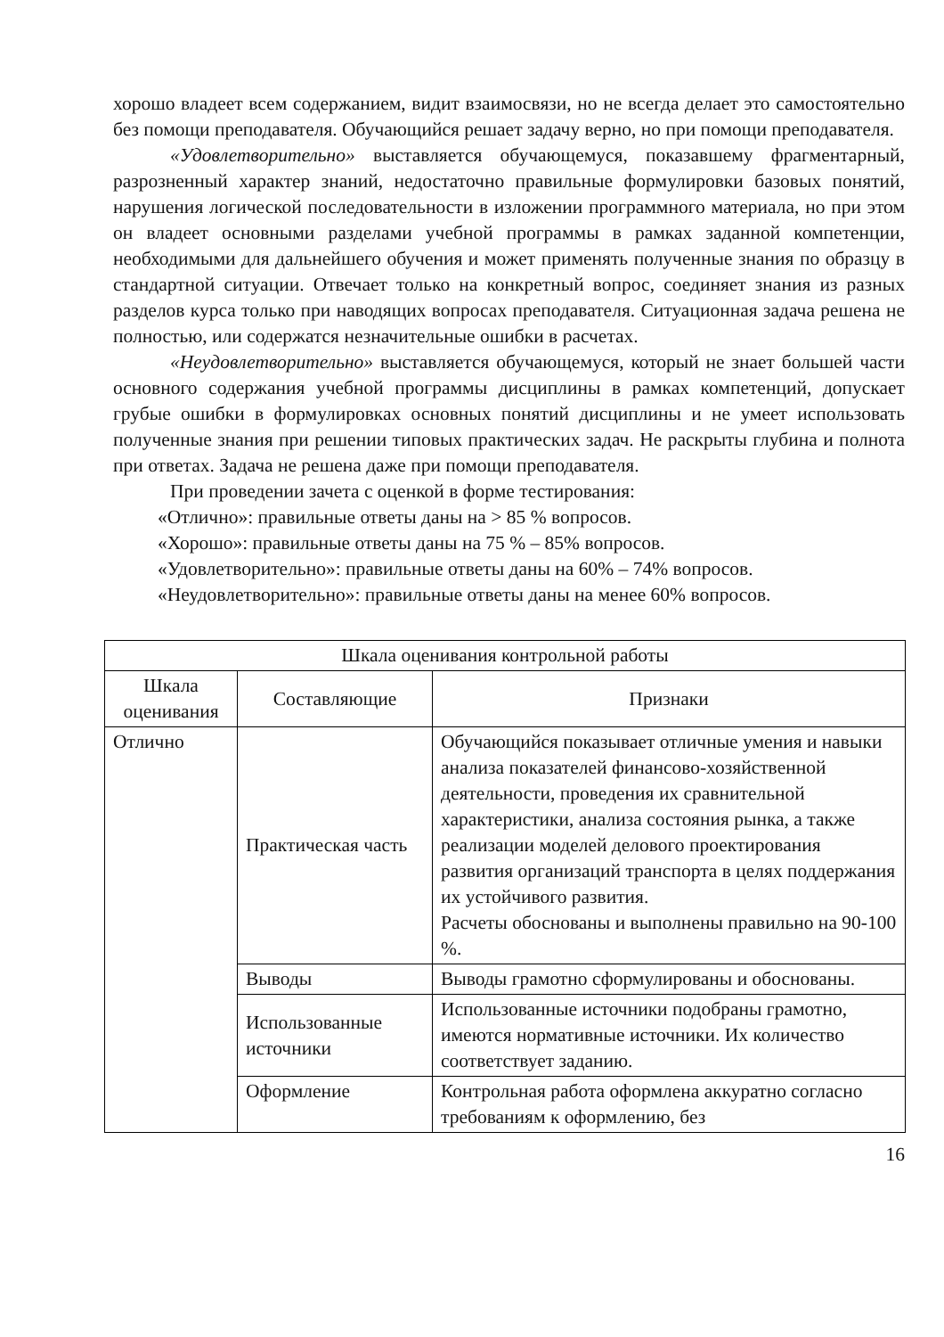хорошо владеет всем содержанием, видит взаимосвязи, но не всегда делает это самостоятельно без помощи преподавателя. Обучающийся решает задачу верно, но при помощи преподавателя.
«Удовлетворительно» выставляется обучающемуся, показавшему фрагментарный, разрозненный характер знаний, недостаточно правильные формулировки базовых понятий, нарушения логической последовательности в изложении программного материала, но при этом он владеет основными разделами учебной программы в рамках заданной компетенции, необходимыми для дальнейшего обучения и может применять полученные знания по образцу в стандартной ситуации. Отвечает только на конкретный вопрос, соединяет знания из разных разделов курса только при наводящих вопросах преподавателя. Ситуационная задача решена не полностью, или содержатся незначительные ошибки в расчетах.
«Неудовлетворительно» выставляется обучающемуся, который не знает большей части основного содержания учебной программы дисциплины в рамках компетенций, допускает грубые ошибки в формулировках основных понятий дисциплины и не умеет использовать полученные знания при решении типовых практических задач. Не раскрыты глубина и полнота при ответах. Задача не решена даже при помощи преподавателя.
При проведении зачета с оценкой в форме тестирования:
«Отлично»: правильные ответы даны на > 85 % вопросов.
«Хорошо»: правильные ответы даны на 75 % – 85% вопросов.
«Удовлетворительно»: правильные ответы даны на 60% – 74% вопросов.
«Неудовлетворительно»: правильные ответы даны на менее 60% вопросов.
| Шкала оценивания контрольной работы | | |
| Шкала оценивания | Составляющие | Признаки |
| Отлично | Практическая часть | Обучающийся показывает отличные умения и навыки анализа показателей финансово-хозяйственной деятельности, проведения их сравнительной характеристики, анализа состояния рынка, а также реализации моделей делового проектирования развития организаций транспорта в целях поддержания их устойчивого развития. Расчеты обоснованы и выполнены правильно на 90-100 %. |
| | Выводы | Выводы грамотно сформулированы и обоснованы. |
| | Использованные источники | Использованные источники подобраны грамотно, имеются нормативные источники. Их количество соответствует заданию. |
| | Оформление | Контрольная работа оформлена аккуратно согласно требованиям к оформлению, без |
16